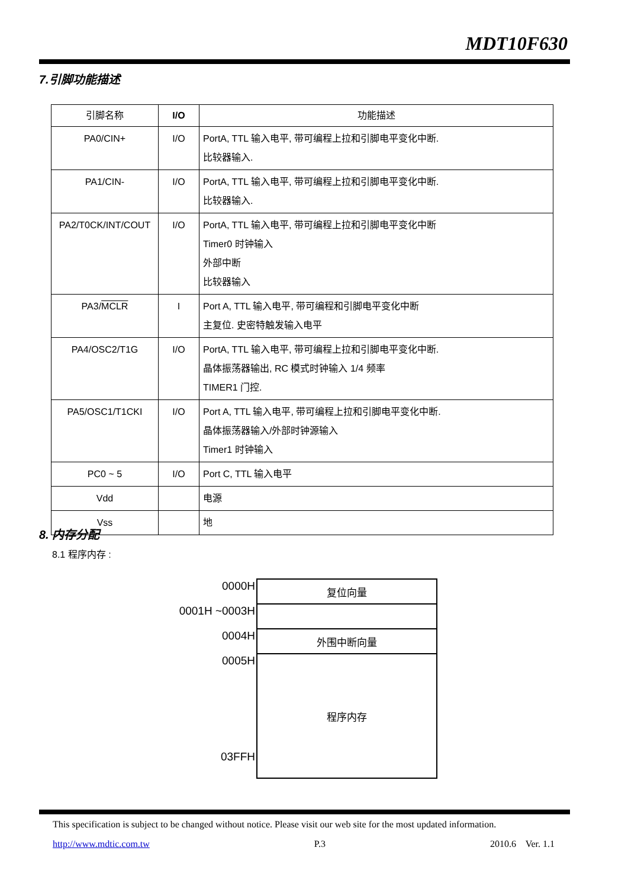MDT10F630
7.引脚功能描述
| 引脚名称 | I/O | 功能描述 |
| --- | --- | --- |
| PA0/CIN+ | I/O | PortA, TTL 输入电平, 带可编程上拉和引脚电平变化中断. 比较器输入. |
| PA1/CIN- | I/O | PortA, TTL 输入电平, 带可编程上拉和引脚电平变化中断. 比较器输入. |
| PA2/T0CK/INT/COUT | I/O | PortA, TTL 输入电平, 带可编程上拉和引脚电平变化中断 Timer0 时钟输入 外部中断 比较器输入 |
| PA3/ MCLR | I | Port A, TTL 输入电平, 带可编程和引脚电平变化中断 主复位. 史密特触发输入电平 |
| PA4/OSC2/T1G | I/O | PortA, TTL 输入电平, 带可编程上拉和引脚电平变化中断. 晶体振荡器输出, RC 模式时钟输入 1/4 频率 TIMER1 门控. |
| PA5/OSC1/T1CKI | I/O | Port A, TTL 输入电平, 带可编程上拉和引脚电平变化中断. 晶体振荡器输入/外部时钟源输入 Timer1 时钟输入 |
| PC0 ~ 5 | I/O | Port C, TTL 输入电平 |
| Vdd | | 电源 |
| Vss | | 地 |
8. 内存分配
8.1 程序内存 :
| 0000H | 复位向量 |
| 0001H ~0003H | |
| 0004H | 外围中断向量 |
| 0005H 03FFH | 程序内存 |
This specification is subject to be changed without notice. Please visit our web site for the most updated information.
http://www.mdtic.com.tw P.3 2010.6 Ver. 1.1